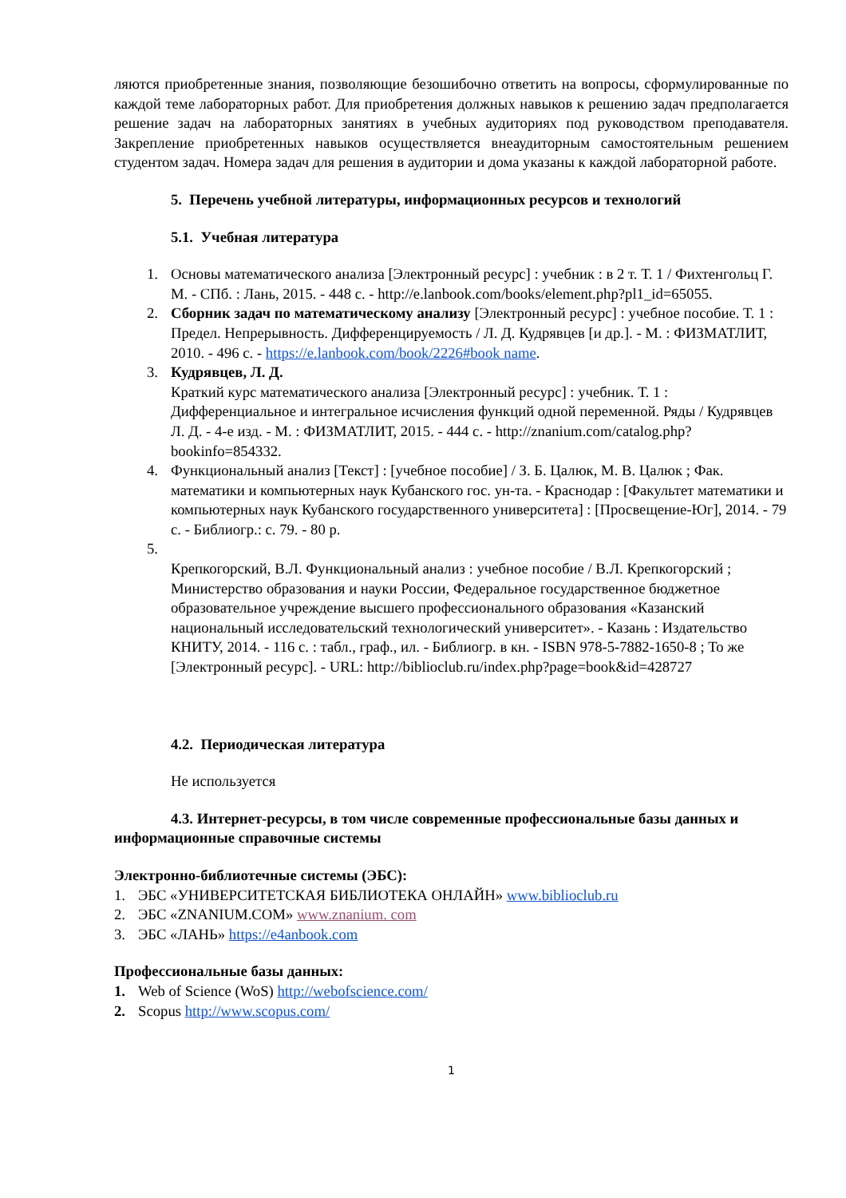ляются приобретенные знания, позволяющие безошибочно ответить на вопросы, сформулированные по каждой теме лабораторных работ. Для приобретения должных навыков к решению задач предполагается решение задач на лабораторных занятиях в учебных аудиториях под руководством преподавателя. Закрепление приобретенных навыков осуществляется внеаудиторным самостоятельным решением студентом задач. Номера задач для решения в аудитории и дома указаны к каждой лабораторной работе.
5. Перечень учебной литературы, информационных ресурсов и технологий
5.1. Учебная литература
1. Основы математического анализа [Электронный ресурс] : учебник : в 2 т. Т. 1 / Фихтенгольц Г. М. - СПб. : Лань, 2015. - 448 с. - http://e.lanbook.com/books/element.php?pl1_id=65055.
2. Сборник задач по математическому анализу [Электронный ресурс] : учебное пособие. Т. 1 : Предел. Непрерывность. Дифференцируемость / Л. Д. Кудрявцев [и др.]. - М. : ФИЗМАТЛИТ, 2010. - 496 с. - https://e.lanbook.com/book/2226#book name.
3. Кудрявцев, Л. Д.
Краткий курс математического анализа [Электронный ресурс] : учебник. Т. 1 : Дифференциальное и интегральное исчисления функций одной переменной. Ряды / Кудрявцев Л. Д. - 4-е изд. - М. : ФИЗМАТЛИТ, 2015. - 444 с. - http://znanium.com/catalog.php?bookinfo=854332.
4. Функциональный анализ [Текст] : [учебное пособие] / З. Б. Цалюк, М. В. Цалюк ; Фак. математики и компьютерных наук Кубанского гос. ун-та. - Краснодар : [Факультет математики и компьютерных наук Кубанского государственного университета] : [Просвещение-Юг], 2014. - 79 с. - Библиогр.: с. 79. - 80 р.
5.
Крепкогорский, В.Л. Функциональный анализ : учебное пособие / В.Л. Крепкогорский ; Министерство образования и науки России, Федеральное государственное бюджетное образовательное учреждение высшего профессионального образования «Казанский национальный исследовательский технологический университет». - Казань : Издательство КНИТУ, 2014. - 116 с. : табл., граф., ил. - Библиогр. в кн. - ISBN 978-5-7882-1650-8 ; То же [Электронный ресурс]. - URL: http://biblioclub.ru/index.php?page=book&id=428727
4.2. Периодическая литература
Не используется
4.3. Интернет-ресурсы, в том числе современные профессиональные базы данных и информационные справочные системы
Электронно-библиотечные системы (ЭБС):
1. ЭБС «УНИВЕРСИТЕТСКАЯ БИБЛИОТЕКА ОНЛАЙН» www.biblioclub.ru
2. ЭБС «ZNANIUM.COM» www.znanium. com
3. ЭБС «ЛАНЬ» https://e4anbook.com
Профессиональные базы данных:
1. Web of Science (WoS) http://webofscience.com/
2. Scopus http://www.scopus.com/
1